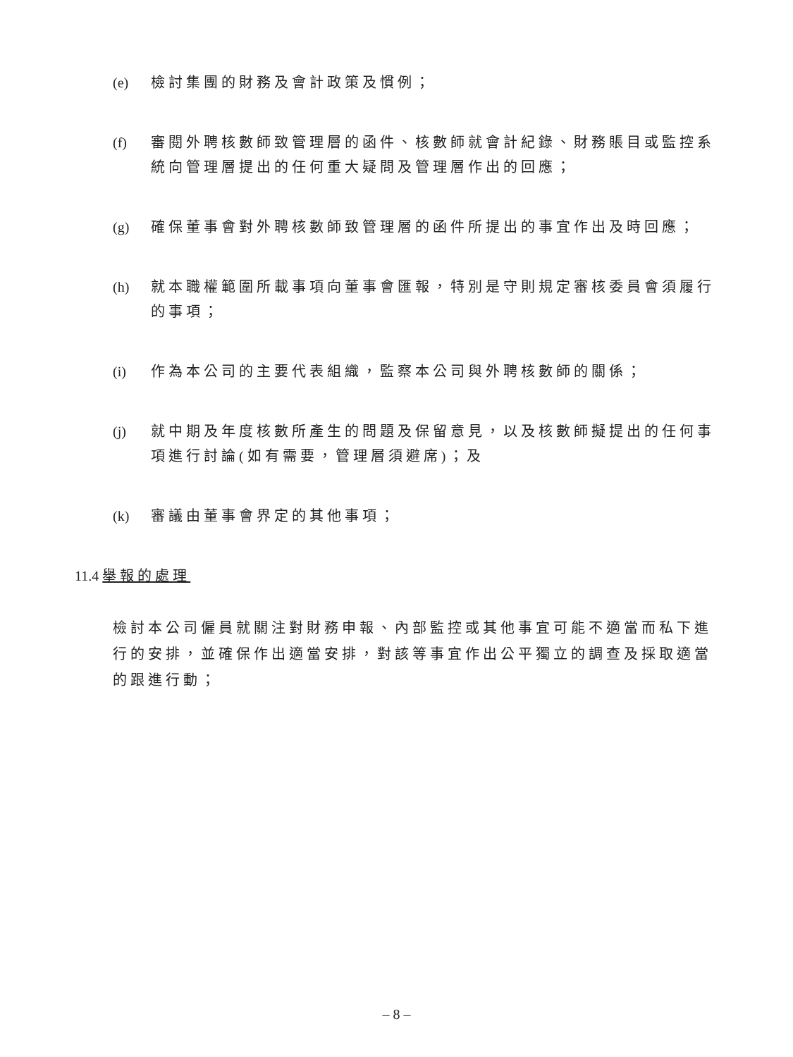(e) 檢討集團的財務及會計政策及慣例；
(f) 審閱外聘核數師致管理層的函件、核數師就會計紀錄、財務賬目或監控系統向管理層提出的任何重大疑問及管理層作出的回應；
(g) 確保董事會對外聘核數師致管理層的函件所提出的事宜作出及時回應；
(h) 就本職權範圍所載事項向董事會匯報，特別是守則規定審核委員會須履行的事項；
(i) 作為本公司的主要代表組織，監察本公司與外聘核數師的關係；
(j) 就中期及年度核數所產生的問題及保留意見，以及核數師擬提出的任何事項進行討論(如有需要，管理層須避席)；及
(k) 審議由董事會界定的其他事項；
11.4 舉報的處理
檢討本公司僱員就關注對財務申報、內部監控或其他事宜可能不適當而私下進行的安排，並確保作出適當安排，對該等事宜作出公平獨立的調查及採取適當的跟進行動；
– 8 –